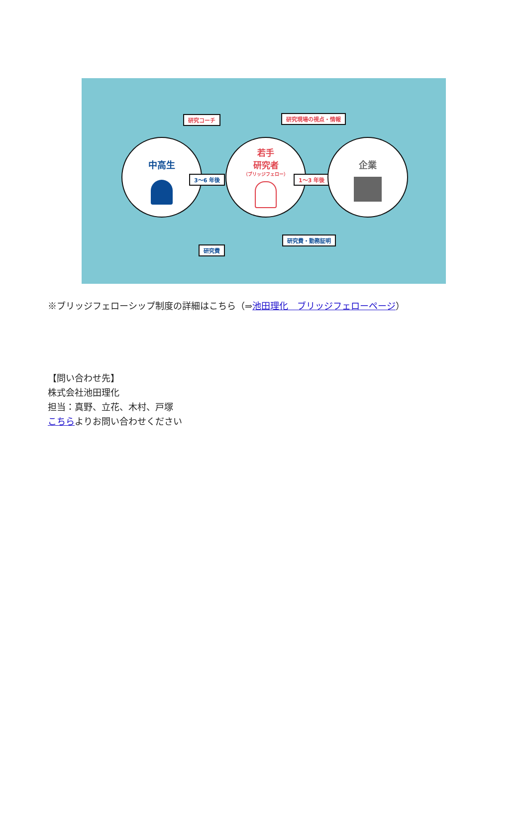研究コーチ 研究現場の視点・情報
中高生
3～6 年後
若手
研究者
（ブリッジフェロー）
1～3 年後
企業
研究費・勤務証明
研究費
※ブリッジフェローシップ制度の詳細はこちら（⇒池田理化　ブリッジフェローページ）
【問い合わせ先】
株式会社池田理化
担当：真野、立花、木村、戸塚
こちらよりお問い合わせください